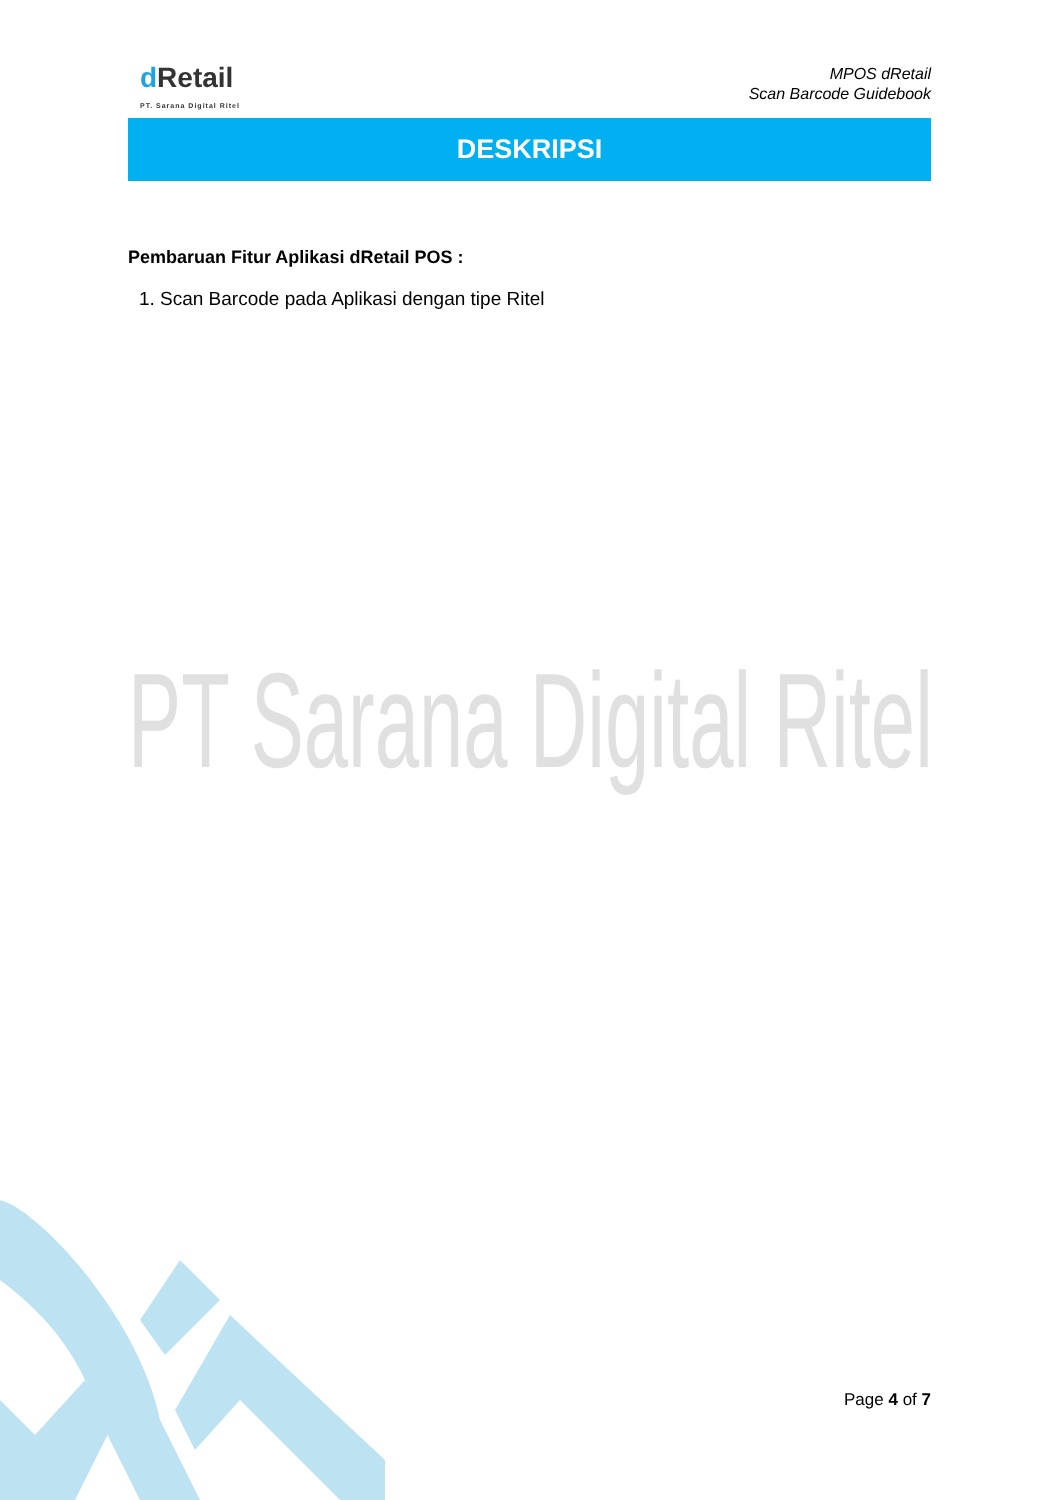dRetail
PT. Sarana Digital Ritel
MPOS dRetail
Scan Barcode Guidebook
DESKRIPSI
Pembaruan Fitur Aplikasi dRetail POS :
1. Scan Barcode pada Aplikasi dengan tipe Ritel
PT Sarana Digital Ritel
Page 4 of 7